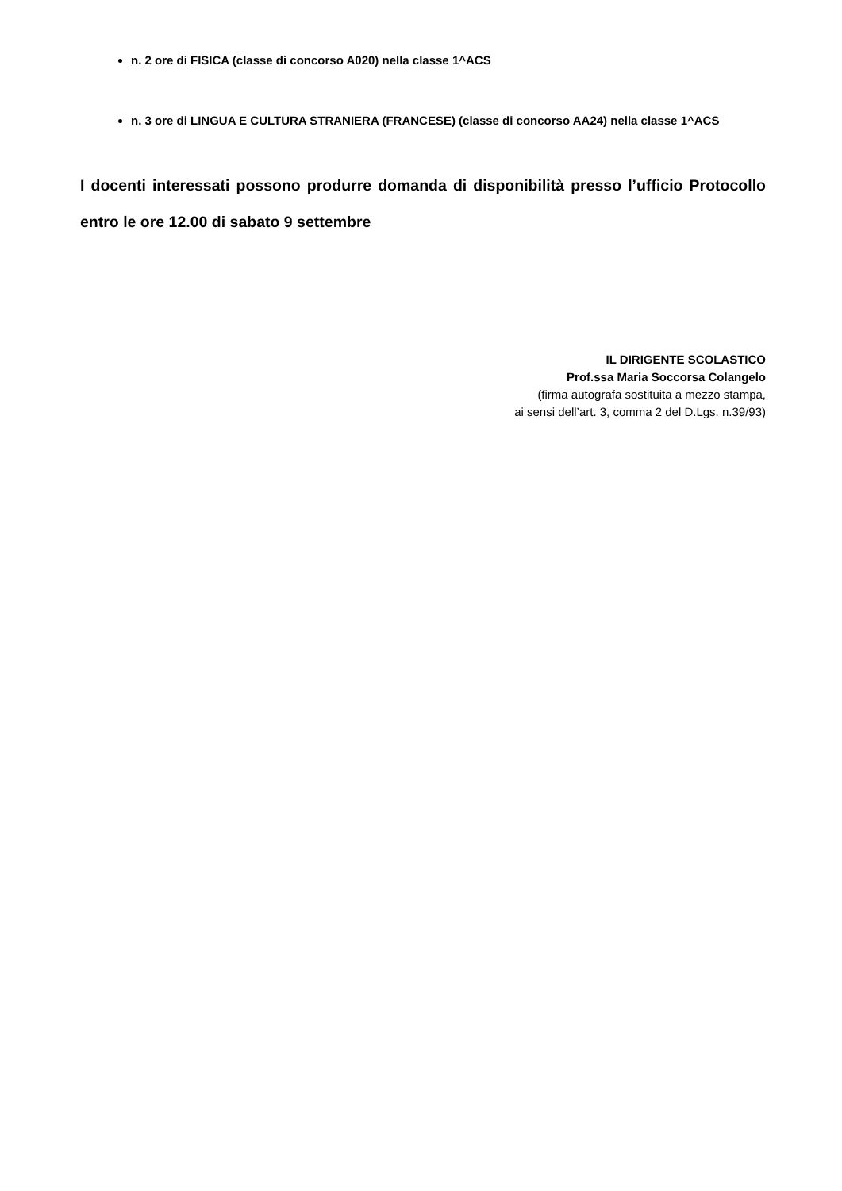n. 2 ore di FISICA (classe di concorso A020) nella classe 1^ACS
n. 3 ore di LINGUA E CULTURA STRANIERA (FRANCESE) (classe di concorso AA24) nella classe 1^ACS
I docenti interessati possono produrre domanda di disponibilità presso l’ufficio Protocollo entro le ore 12.00 di sabato 9 settembre
IL DIRIGENTE SCOLASTICO
Prof.ssa Maria Soccorsa Colangelo
(firma autografa sostituita a mezzo stampa,
ai sensi dell’art. 3, comma 2 del D.Lgs. n.39/93)